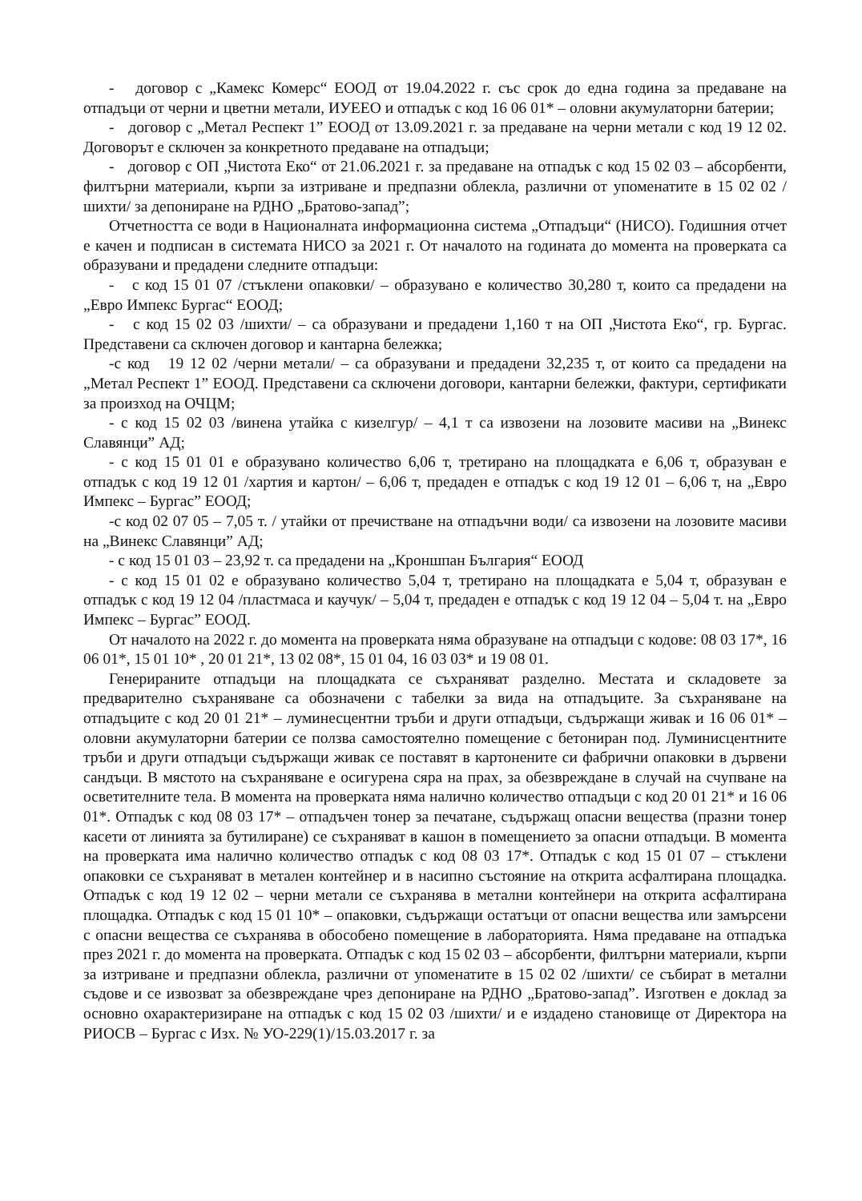- договор с „Камекс Комерс“ ЕООД от 19.04.2022 г. със срок до една година за предаване на отпадъци от черни и цветни метали, ИУЕЕО и отпадък с код 16 06 01* – оловни акумулаторни батерии;
- договор с „Метал Респект 1” ЕООД от 13.09.2021 г. за предаване на черни метали с код 19 12 02. Договорът е сключен за конкретното предаване на отпадъци;
- договор с ОП „Чистота Еко“ от 21.06.2021 г. за предаване на отпадък с код 15 02 03 – абсорбенти, филтърни материали, кърпи за изтриване и предпазни облекла, различни от упоменатите в 15 02 02 /шихти/ за депониране на РДНО „Братово-запад”;
Отчетността се води в Националната информационна система „Отпадъци“ (НИСО). Годишния отчет е качен и подписан в системата НИСО за 2021 г. От началото на годината до момента на проверката са образувани и предадени следните отпадъци:
- с код 15 01 07 /стъклени опаковки/ – образувано е количество 30,280 т, които са предадени на „Евро Импекс Бургас“ ЕООД;
- с код 15 02 03 /шихти/ – са образувани и предадени 1,160 т на ОП „Чистота Еко“, гр. Бургас. Представени са сключен договор и кантарна бележка;
-с код 19 12 02 /черни метали/ – са образувани и предадени 32,235 т, от които са предадени на „Метал Респект 1” ЕООД. Представени са сключени договори, кантарни бележки, фактури, сертификати за произход на ОЧЦМ;
- с код 15 02 03 /винена утайка с кизелгур/ – 4,1 т са извозени на лозовите масиви на „Винекс Славянци” АД;
- с код 15 01 01 е образувано количество 6,06 т, третирано на площадката е 6,06 т, образуван е отпадък с код 19 12 01 /хартия и картон/ – 6,06 т, предаден е отпадък с код 19 12 01 – 6,06 т, на „Евро Импекс – Бургас” ЕООД;
-с код 02 07 05 – 7,05 т. / утайки от пречистване на отпадъчни води/ са извозени на лозовите масиви на „Винекс Славянци” АД;
- с код 15 01 03 – 23,92 т. са предадени на „Кроншпан България“ ЕООД
- с код 15 01 02 е образувано количество 5,04 т, третирано на площадката е 5,04 т, образуван е отпадък с код 19 12 04 /пластмаса и каучук/ – 5,04 т, предаден е отпадък с код 19 12 04 – 5,04 т. на „Евро Импекс – Бургас” ЕООД.
От началото на 2022 г. до момента на проверката няма образуване на отпадъци с кодове: 08 03 17*, 16 06 01*, 15 01 10* , 20 01 21*, 13 02 08*, 15 01 04, 16 03 03* и 19 08 01.
Генерираните отпадъци на площадката се съхраняват разделно. Местата и складовете за предварително съхраняване са обозначени с табелки за вида на отпадъците. За съхраняване на отпадъците с код 20 01 21* – луминесцентни тръби и други отпадъци, съдържащи живак и 16 06 01* – оловни акумулаторни батерии се ползва самостоятелно помещение с бетониран под. Луминисцентните тръби и други отпадъци съдържащи живак се поставят в картонените си фабрични опаковки в дървени сандъци. В мястото на съхраняване е осигурена сяра на прах, за обезвреждане в случай на счупване на осветителните тела. В момента на проверката няма налично количество отпадъци с код 20 01 21* и 16 06 01*. Отпадък с код 08 03 17* – отпадъчен тонер за печатане, съдържащ опасни вещества (празни тонер касети от линията за бутилиране) се съхраняват в кашон в помещението за опасни отпадъци. В момента на проверката има налично количество отпадък с код 08 03 17*. Отпадък с код 15 01 07 – стъклени опаковки се съхраняват в метален контейнер и в насипно състояние на открита асфалтирана площадка. Отпадък с код 19 12 02 – черни метали се съхранява в метални контейнери на открита асфалтирана площадка. Отпадък с код 15 01 10* – опаковки, съдържащи остатъци от опасни вещества или замърсени с опасни вещества се съхранява в обособено помещение в лабораторията. Няма предаване на отпадъка през 2021 г. до момента на проверката. Отпадък с код 15 02 03 – абсорбенти, филтърни материали, кърпи за изтриване и предпазни облекла, различни от упоменатите в 15 02 02 /шихти/ се събират в метални съдове и се извозват за обезвреждане чрез депониране на РДНО „Братово-запад”. Изготвен е доклад за основно охарактеризиране на отпадък с код 15 02 03 /шихти/ и е издадено становище от Директора на РИОСВ – Бургас с Изх. № УО-229(1)/15.03.2017 г. за